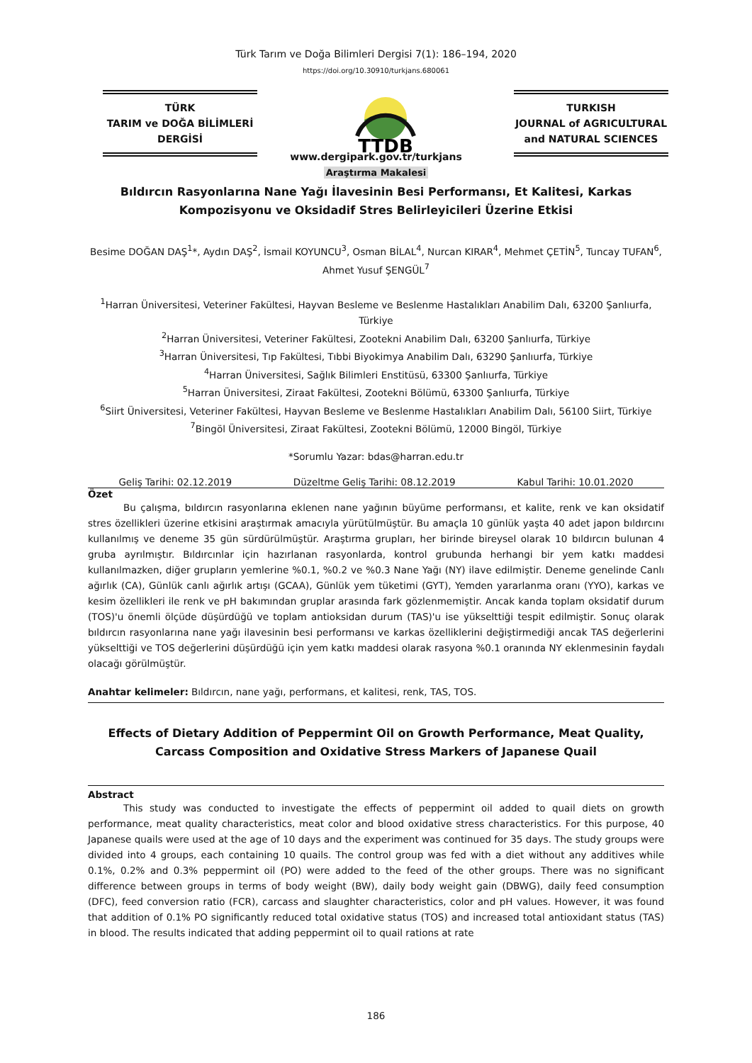Türk Tarım ve Doğa Bilimleri Dergisi 7(1): 186–194, 2020
https://doi.org/10.30910/turkjans.680061
TÜRK
TARIM ve DOĞA BİLİMLERİ
DERGİSİ
TTDB
TURKISH
JOURNAL of AGRICULTURAL
and NATURAL SCIENCES
www.dergipark.gov.tr/turkjans
Araştırma Makalesi
Bıldırcın Rasyonlarına Nane Yağı İlavesinin Besi Performansı, Et Kalitesi, Karkas Kompozisyonu ve Oksidadif Stres Belirleyicileri Üzerine Etkisi
Besime DOĞAN DAŞ<sup>1</sup>*, Aydın DAŞ<sup>2</sup>, İsmail KOYUNCU<sup>3</sup>, Osman BİLAL<sup>4</sup>, Nurcan KIRAR<sup>4</sup>, Mehmet ÇETİN<sup>5</sup>, Tuncay TUFAN<sup>6</sup>, Ahmet Yusuf ŞENGÜL<sup>7</sup>
<sup>1</sup> Harran Üniversitesi, Veteriner Fakültesi, Hayvan Besleme ve Beslenme Hastalıkları Anabilim Dalı, 63200 Şanlıurfa, Türkiye
<sup>2</sup> Harran Üniversitesi, Veteriner Fakültesi, Zootekni Anabilim Dalı, 63200 Şanlıurfa, Türkiye
<sup>3</sup> Harran Üniversitesi, Tıp Fakültesi, Tıbbi Biyokimya Anabilim Dalı, 63290 Şanlıurfa, Türkiye
<sup>4</sup> Harran Üniversitesi, Sağlık Bilimleri Enstitüsü, 63300 Şanlıurfa, Türkiye
<sup>5</sup> Harran Üniversitesi, Ziraat Fakültesi, Zootekni Bölümü, 63300 Şanlıurfa, Türkiye
<sup>6</sup> Siirt Üniversitesi, Veteriner Fakültesi, Hayvan Besleme ve Beslenme Hastalıkları Anabilim Dalı, 56100 Siirt, Türkiye
<sup>7</sup> Bingöl Üniversitesi, Ziraat Fakültesi, Zootekni Bölümü, 12000 Bingöl, Türkiye
*Sorumlu Yazar: bdas@harran.edu.tr
Geliş Tarihi: 02.12.2019 Düzeltme Geliş Tarihi: 08.12.2019 Kabul Tarihi: 10.01.2020
Özet
Bu çalışma, bıldırcın rasyonlarına eklenen nane yağının büyüme performansı, et kalite, renk ve kan oksidatif stres özellikleri üzerine etkisini araştırmak amacıyla yürütülmüştür. Bu amaçla 10 günlük yaşta 40 adet japon bıldırcını kullanılmış ve deneme 35 gün sürdürülmüştür. Araştırma grupları, her birinde bireysel olarak 10 bıldırcın bulunan 4 gruba ayrılmıştır. Bıldırcınlar için hazırlanan rasyonlarda, kontrol grubunda herhangi bir yem katkı maddesi kullanılmazken, diğer grupların yemlerine %0.1, %0.2 ve %0.3 Nane Yağı (NY) ilave edilmiştir. Deneme genelinde Canlı ağırlık (CA), Günlük canlı ağırlık artışı (GCAA), Günlük yem tüketimi (GYT), Yemden yararlanma oranı (YYO), karkas ve kesim özellikleri ile renk ve pH bakımından gruplar arasında fark gözlenmemiştir. Ancak kanda toplam oksidatif durum (TOS)'u önemli ölçüde düşürdüğü ve toplam antioksidan durum (TAS)'u ise yükselttiği tespit edilmiştir. Sonuç olarak bıldırcın rasyonlarına nane yağı ilavesinin besi performansı ve karkas özelliklerini değiştirmediği ancak TAS değerlerini yükselttiği ve TOS değerlerini düşürdüğü için yem katkı maddesi olarak rasyona %0.1 oranında NY eklenmesinin faydalı olacağı görülmüştür.
Anahtar kelimeler: Bıldırcın, nane yağı, performans, et kalitesi, renk, TAS, TOS.
Effects of Dietary Addition of Peppermint Oil on Growth Performance, Meat Quality, Carcass Composition and Oxidative Stress Markers of Japanese Quail
Abstract
This study was conducted to investigate the effects of peppermint oil added to quail diets on growth performance, meat quality characteristics, meat color and blood oxidative stress characteristics. For this purpose, 40 Japanese quails were used at the age of 10 days and the experiment was continued for 35 days. The study groups were divided into 4 groups, each containing 10 quails. The control group was fed with a diet without any additives while 0.1%, 0.2% and 0.3% peppermint oil (PO) were added to the feed of the other groups. There was no significant difference between groups in terms of body weight (BW), daily body weight gain (DBWG), daily feed consumption (DFC), feed conversion ratio (FCR), carcass and slaughter characteristics, color and pH values. However, it was found that addition of 0.1% PO significantly reduced total oxidative status (TOS) and increased total antioxidant status (TAS) in blood. The results indicated that adding peppermint oil to quail rations at rate
186